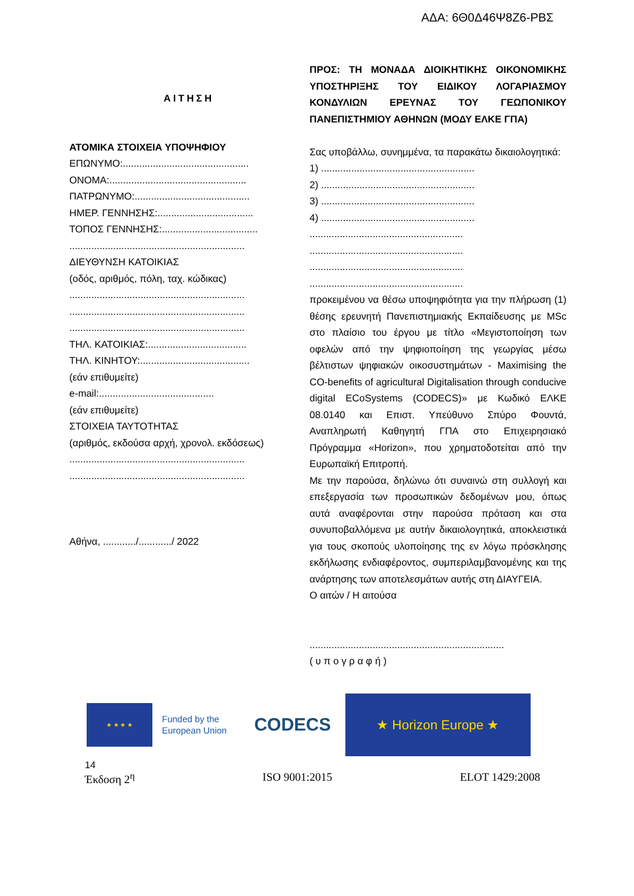ΑΔΑ: 6Θ0Δ46Ψ8Ζ6-ΡΒΣ
ΑΙΤΗΣΗ
ΑΤΟΜΙΚΑ ΣΤΟΙΧΕΙΑ ΥΠΟΨΗΦΙΟΥ
ΕΠΩΝΥΜΟ:..............................................
ΟΝΟΜΑ:..................................................
ΠΑΤΡΩΝΥΜΟ:..........................................
ΗΜΕΡ. ΓΕΝΝΗΣΗΣ:...................................
ΤΟΠΟΣ ΓΕΝΝΗΣΗΣ:...................................
................................................................
ΔΙΕΥΘΥΝΣΗ ΚΑΤΟΙΚΙΑΣ
(οδός, αριθμός, πόλη, ταχ. κώδικας)
................................................................
................................................................
................................................................
ΤΗΛ. ΚΑΤΟΙΚΙΑΣ:....................................
ΤΗΛ. ΚΙΝΗΤΟΥ:........................................
(εάν επιθυμείτε)
e-mail:..........................................
(εάν επιθυμείτε)
ΣΤΟΙΧΕΙΑ ΤΑΥΤΟΤΗΤΑΣ
(αριθμός, εκδούσα αρχή, χρονολ. εκδόσεως)
................................................................
................................................................
Αθήνα, ............/............/ 2022
ΠΡΟΣ: ΤΗ ΜΟΝΑΔΑ ΔΙΟΙΚΗΤΙΚΗΣ ΟΙΚΟΝΟΜΙΚΗΣ ΥΠΟΣΤΗΡΙΞΗΣ ΤΟΥ ΕΙΔΙΚΟΥ ΛΟΓΑΡΙΑΣΜΟΥ ΚΟΝΔΥΛΙΩΝ ΕΡΕΥΝΑΣ ΤΟΥ ΓΕΩΠΟΝΙΚΟΥ ΠΑΝΕΠΙΣΤΗΜΙΟΥ ΑΘΗΝΩΝ (ΜΟΔΥ ΕΛΚΕ ΓΠΑ)
Σας υποβάλλω, συνημμένα, τα παρακάτω δικαιολογητικά:
1) ........................................................
2) ........................................................
3) ........................................................
4) ........................................................
........................................................
........................................................
........................................................
........................................................
προκειμένου να θέσω υποψηφιότητα για την πλήρωση (1) θέσης ερευνητή Πανεπιστημιακής Εκπαίδευσης με MSc στο πλαίσιο του έργου με τίτλο «Μεγιστοποίηση των οφελών από την ψηφιοποίηση της γεωργίας μέσω βέλτιστων ψηφιακών οικοσυστημάτων - Maximising the CO-benefits of agricultural Digitalisation through conducive digital ECoSystems (CODECS)» με Κωδικό ΕΛΚΕ 08.0140 και Επιστ. Υπεύθυνο Σπύρο Φουντά, Αναπληρωτή Καθηγητή ΓΠΑ στο Επιχειρησιακό Πρόγραμμα «Horizon», που χρηματοδοτείται από την Ευρωπαϊκή Επιτροπή.
Με την παρούσα, δηλώνω ότι συναινώ στη συλλογή και επεξεργασία των προσωπικών δεδομένων μου, όπως αυτά αναφέρονται στην παρούσα πρόταση και στα συνυποβαλλόμενα με αυτήν δικαιολογητικά, αποκλειστικά για τους σκοπούς υλοποίησης της εν λόγω πρόσκλησης εκδήλωσης ενδιαφέροντος, συμπεριλαμβανομένης και της ανάρτησης των αποτελεσμάτων αυτής στη ΔΙΑΥΓΕΙΑ.
Ο αιτών / Η αιτούσα
.......................................................................
( υ π ο γ ρ α φ ή )
★ ★ ★ ★
Funded by the
European Union
CODECS
★ Horizon Europe ★
14
Έκδοση 2<sup>η</sup> ISO 9001:2015 ELOT 1429:2008